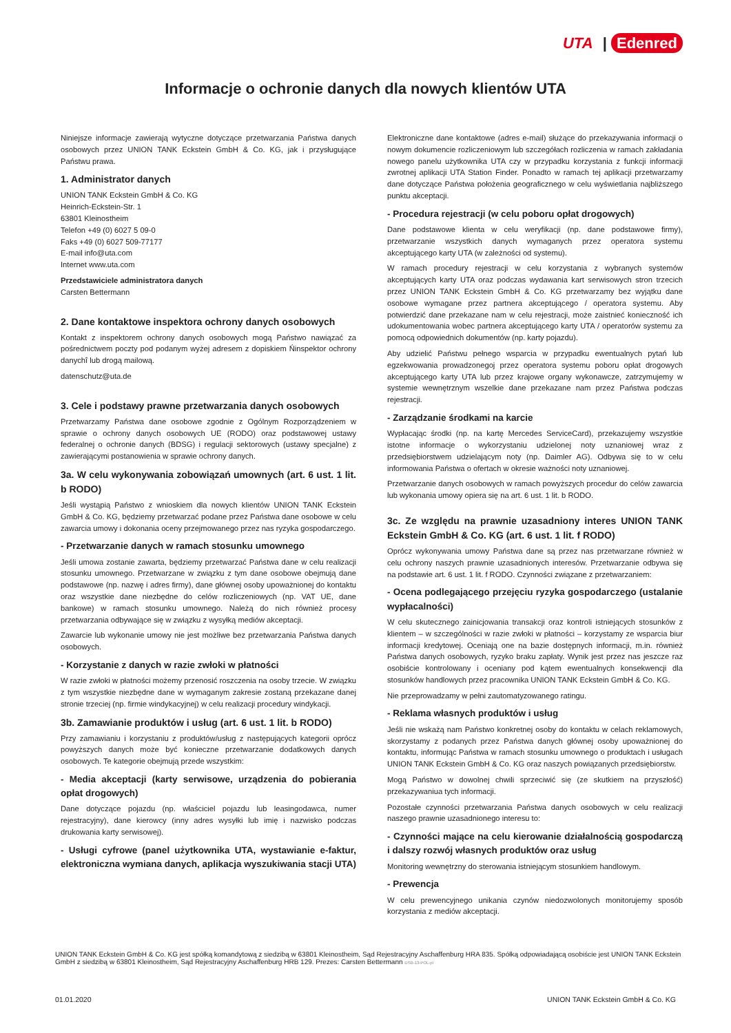UTA | Edenred
Informacje o ochronie danych dla nowych klientów UTA
Niniejsze informacje zawierają wytyczne dotyczące przetwarzania Państwa danych osobowych przez UNION TANK Eckstein GmbH & Co. KG, jak i przysługujące Państwu prawa.
1. Administrator danych
UNION TANK Eckstein GmbH & Co. KG
Heinrich-Eckstein-Str. 1
63801 Kleinostheim
Telefon +49 (0) 6027 5 09-0
Faks +49 (0) 6027 509-77177
E-mail info@uta.com
Internet www.uta.com
Przedstawiciele administratora danych
Carsten Bettermann
2. Dane kontaktowe inspektora ochrony danych osobowych
Kontakt z inspektorem ochrony danych osobowych mogą Państwo nawiązać za pośrednictwem poczty pod podanym wyżej adresem z dopiskiem Ńinspektor ochrony danychî lub drogą mailową.
datenschutz@uta.de
3. Cele i podstawy prawne przetwarzania danych osobowych
Przetwarzamy Państwa dane osobowe zgodnie z Ogólnym Rozporządzeniem w sprawie o ochrony danych osobowych UE (RODO) oraz podstawowej ustawy federalnej o ochronie danych (BDSG) i regulacji sektorowych (ustawy specjalne) z zawierającymi postanowienia w sprawie ochrony danych.
3a. W celu wykonywania zobowiązań umownych (art. 6 ust. 1 lit. b RODO)
Jeśli wystąpią Państwo z wnioskiem dla nowych klientów UNION TANK Eckstein GmbH & Co. KG, będziemy przetwarzać podane przez Państwa dane osobowe w celu zawarcia umowy i dokonania oceny przejmowanego przez nas ryzyka gospodarczego.
- Przetwarzanie danych w ramach stosunku umownego
Jeśli umowa zostanie zawarta, będziemy przetwarzać Państwa dane w celu realizacji stosunku umownego. Przetwarzane w związku z tym dane osobowe obejmują dane podstawowe (np. nazwę i adres firmy), dane głównej osoby upoważnionej do kontaktu oraz wszystkie dane niezbędne do celów rozliczeniowych (np. VAT UE, dane bankowe) w ramach stosunku umownego. Należą do nich również procesy przetwarzania odbywające się w związku z wysyłką mediów akceptacji.
Zawarcie lub wykonanie umowy nie jest możliwe bez przetwarzania Państwa danych osobowych.
- Korzystanie z danych w razie zwłoki w płatności
W razie zwłoki w płatności możemy przenosić roszczenia na osoby trzecie. W związku z tym wszystkie niezbędne dane w wymaganym zakresie zostaną przekazane danej stronie trzeciej (np. firmie windykacyjnej) w celu realizacji procedury windykacji.
3b. Zamawianie produktów i usług (art. 6 ust. 1 lit. b RODO)
Przy zamawianiu i korzystaniu z produktów/usług z następujących kategorii oprócz powyższych danych może być konieczne przetwarzanie dodatkowych danych osobowych. Te kategorie obejmują przede wszystkim:
- Media akceptacji (karty serwisowe, urządzenia do pobierania opłat drogowych)
Dane dotyczące pojazdu (np. właściciel pojazdu lub leasingodawca, numer rejestracyjny), dane kierowcy (inny adres wysyłki lub imię i nazwisko podczas drukowania karty serwisowej).
- Usługi cyfrowe (panel użytkownika UTA, wystawianie e-faktur, elektroniczna wymiana danych, aplikacja wyszukiwania stacji UTA)
Elektroniczne dane kontaktowe (adres e-mail) służące do przekazywania informacji o nowym dokumencie rozliczeniowym lub szczegółach rozliczenia w ramach zakładania nowego panelu użytkownika UTA czy w przypadku korzystania z funkcji informacji zwrotnej aplikacji UTA Station Finder. Ponadto w ramach tej aplikacji przetwarzamy dane dotyczące Państwa położenia geograficznego w celu wyświetlania najbliższego punktu akceptacji.
- Procedura rejestracji (w celu poboru opłat drogowych)
Dane podstawowe klienta w celu weryfikacji (np. dane podstawowe firmy), przetwarzanie wszystkich danych wymaganych przez operatora systemu akceptującego karty UTA (w zależności od systemu).
W ramach procedury rejestracji w celu korzystania z wybranych systemów akceptujących karty UTA oraz podczas wydawania kart serwisowych stron trzecich przez UNION TANK Eckstein GmbH & Co. KG przetwarzamy bez wyjątku dane osobowe wymagane przez partnera akceptującego / operatora systemu. Aby potwierdzić dane przekazane nam w celu rejestracji, może zaistnieć konieczność ich udokumentowania wobec partnera akceptującego karty UTA / operatorów systemu za pomocą odpowiednich dokumentów (np. karty pojazdu).
Aby udzielić Państwu pełnego wsparcia w przypadku ewentualnych pytań lub egzekwowania prowadzonegoj przez operatora systemu poboru opłat drogowych akceptującego karty UTA lub przez krajowe organy wykonawcze, zatrzymujemy w systemie wewnętrznym wszelkie dane przekazane nam przez Państwa podczas rejestracji.
- Zarządzanie środkami na karcie
Wypłacając środki (np. na kartę Mercedes ServiceCard), przekazujemy wszystkie istotne informacje o wykorzystaniu udzielonej noty uznaniowej wraz z przedsiębiorstwem udzielającym noty (np. Daimler AG). Odbywa się to w celu informowania Państwa o ofertach w okresie ważności noty uznaniowej.
Przetwarzanie danych osobowych w ramach powyższych procedur do celów zawarcia lub wykonania umowy opiera się na art. 6 ust. 1 lit. b RODO.
3c. Ze względu na prawnie uzasadniony interes UNION TANK Eckstein GmbH & Co. KG (art. 6 ust. 1 lit. f RODO)
Oprócz wykonywania umowy Państwa dane są przez nas przetwarzane również w celu ochrony naszych prawnie uzasadnionych interesów. Przetwarzanie odbywa się na podstawie art. 6 ust. 1 lit. f RODO. Czynności związane z przetwarzaniem:
- Ocena podlegającego przejęciu ryzyka gospodarczego (ustalanie wypłacalności)
W celu skutecznego zainicjowania transakcji oraz kontroli istniejących stosunków z klientem – w szczególności w razie zwłoki w płatności – korzystamy ze wsparcia biur informacji kredytowej. Oceniają one na bazie dostępnych informacji, m.in. również Państwa danych osobowych, ryzyko braku zapłaty. Wynik jest przez nas jeszcze raz osobiście kontrolowany i oceniany pod kątem ewentualnych konsekwencji dla stosunków handlowych przez pracownika UNION TANK Eckstein GmbH & Co. KG.
Nie przeprowadzamy w pełni zautomatyzowanego ratingu.
- Reklama własnych produktów i usług
Jeśli nie wskażą nam Państwo konkretnej osoby do kontaktu w celach reklamowych, skorzystamy z podanych przez Państwa danych głównej osoby upoważnionej do kontaktu, informując Państwa w ramach stosunku umownego o produktach i usługach UNION TANK Eckstein GmbH & Co. KG oraz naszych powiązanych przedsiębiorstw.
Mogą Państwo w dowolnej chwili sprzeciwić się (ze skutkiem na przyszłość) przekazywaniua tych informacji.
Pozostałe czynności przetwarzania Państwa danych osobowych w celu realizacji naszego prawnie uzasadnionego interesu to:
- Czynności mające na celu kierowanie działalnością gospodarczą i dalszy rozwój własnych produktów oraz usług
Monitoring wewnętrzny do sterowania istniejącym stosunkiem handlowym.
- Prewencja
W celu prewencyjnego unikania czynów niedozwolonych monitorujemy sposób korzystania z mediów akceptacji.
UNION TANK Eckstein GmbH & Co. KG jest spółką komandytową z siedzibą w 63801 Kleinostheim, Sąd Rejestracyjny Aschaffenburg HRA 835. Spółką odpowiadającą osobiście jest UNION TANK Eckstein GmbH z siedzibą w 63801 Kleinostheim, Sąd Rejestracyjny Aschaffenburg HRB 129. Prezes: Carsten Bettermann DSB-13-POL-pl
01.01.2020 UNION TANK Eckstein GmbH & Co. KG